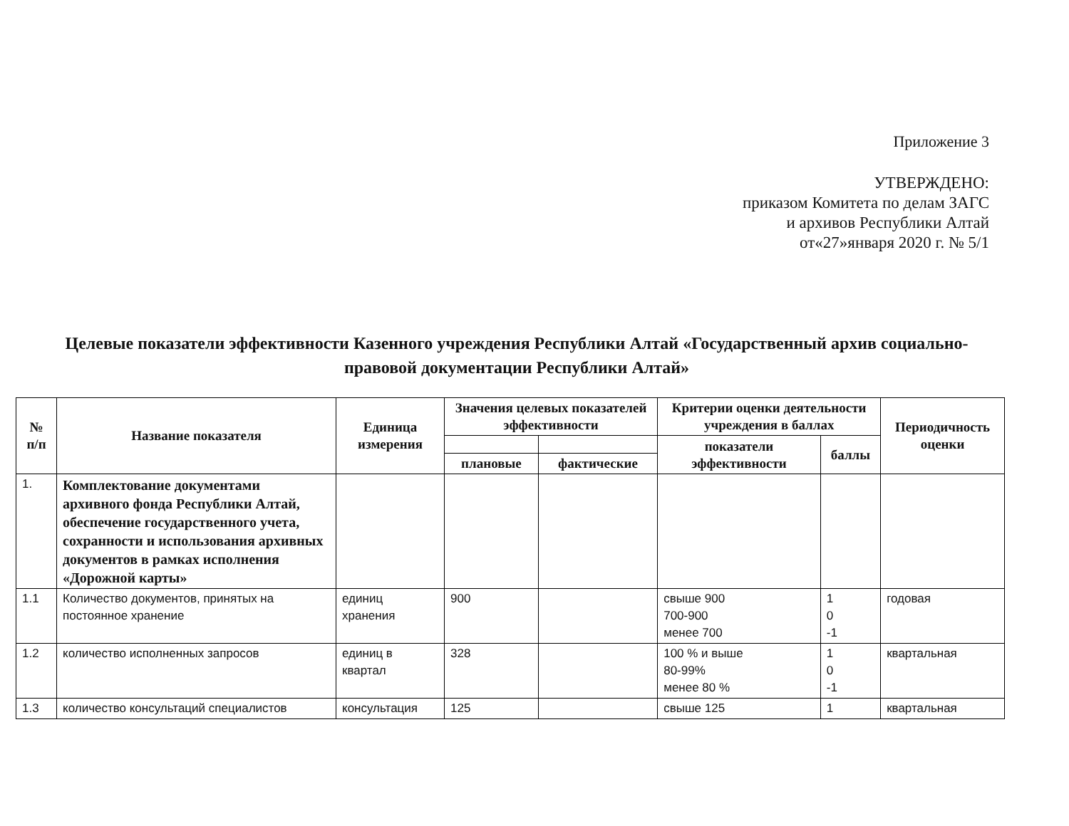Приложение 3
УТВЕРЖДЕНО:
приказом Комитета по делам ЗАГС
и архивов Республики Алтай
от«27»января 2020 г. № 5/1
Целевые показатели эффективности Казенного учреждения Республики Алтай «Государственный архив социально-правовой документации Республики Алтай»
| № п/п | Название показателя | Единица измерения | Значения целевых показателей эффективности | | Критерии оценки деятельности учреждения в баллах | | Периодичность оценки |
| --- | --- | --- | --- | --- | --- | --- | --- |
| | | | | | показатели эффективности | баллы | |
| | | | плановые | фактические | | | |
| 1. | Комплектование документами архивного фонда Республики Алтай, обеспечение государственного учета, сохранности и использования архивных документов в рамках исполнения «Дорожной карты» | | | | | | |
| 1.1 | Количество документов, принятых на постоянное хранение | единиц хранения | 900 | | свыше 900 700-900 менее 700 | 1 0 -1 | годовая |
| 1.2 | количество исполненных запросов | единиц в квартал | 328 | | 100 % и выше 80-99% менее 80 % | 1 0 -1 | квартальная |
| 1.3 | количество консультаций специалистов | консультация | 125 | | свыше 125 | 1 | квартальная |